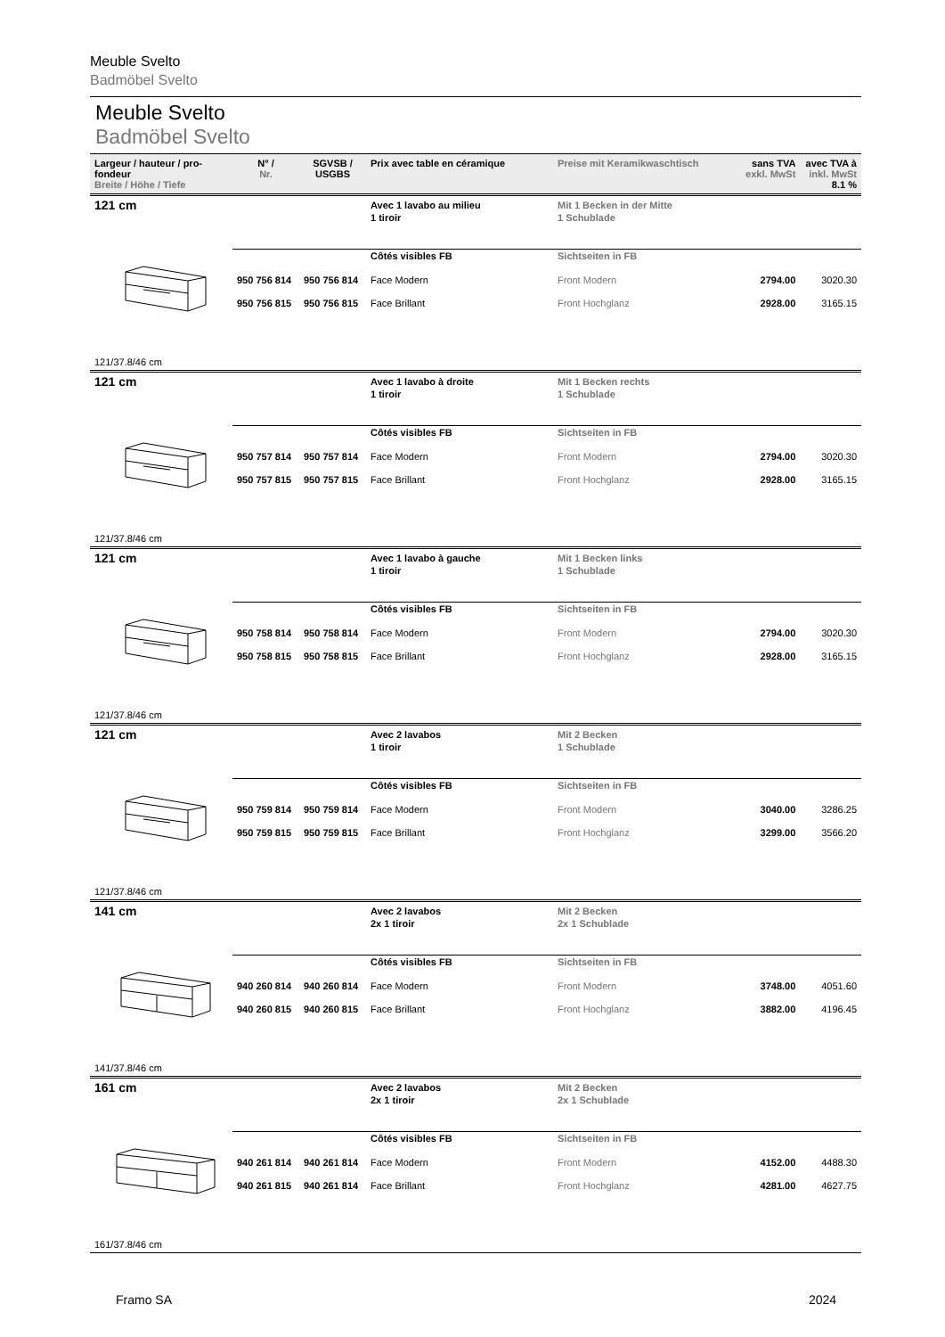Meuble Svelto
Badmöbel Svelto
Meuble Svelto
Badmöbel Svelto
| Largeur / hauteur / pro-fondeur Breite / Höhe / Tiefe | N° / Nr. | SGVSB / USGBS | Prix avec table en céramique | Preise mit Keramikwaschtisch | sans TVA exkl. MwSt | avec TVA à inkl. MwSt 8.1 % |
| --- | --- | --- | --- | --- | --- | --- |
| 121 cm | | | Avec 1 lavabo au milieu 1 tiroir | Mit 1 Becken in der Mitte 1 Schublade | | |
| | | | Côtés visibles FB | Sichtseiten in FB | | |
| | 950 756 814 | 950 756 814 | Face Modern | Front Modern | 2794.00 | 3020.30 |
| | 950 756 815 | 950 756 815 | Face Brillant | Front Hochglanz | 2928.00 | 3165.15 |
| 121/37.8/46 cm | | | | | | |
| 121 cm | | | Avec 1 lavabo à droite 1 tiroir | Mit 1 Becken rechts 1 Schublade | | |
| | | | Côtés visibles FB | Sichtseiten in FB | | |
| | 950 757 814 | 950 757 814 | Face Modern | Front Modern | 2794.00 | 3020.30 |
| | 950 757 815 | 950 757 815 | Face Brillant | Front Hochglanz | 2928.00 | 3165.15 |
| 121/37.8/46 cm | | | | | | |
| 121 cm | | | Avec 1 lavabo à gauche 1 tiroir | Mit 1 Becken links 1 Schublade | | |
| | | | Côtés visibles FB | Sichtseiten in FB | | |
| | 950 758 814 | 950 758 814 | Face Modern | Front Modern | 2794.00 | 3020.30 |
| | 950 758 815 | 950 758 815 | Face Brillant | Front Hochglanz | 2928.00 | 3165.15 |
| 121/37.8/46 cm | | | | | | |
| 121 cm | | | Avec 2 lavabos 1 tiroir | Mit 2 Becken 1 Schublade | | |
| | | | Côtés visibles FB | Sichtseiten in FB | | |
| | 950 759 814 | 950 759 814 | Face Modern | Front Modern | 3040.00 | 3286.25 |
| | 950 759 815 | 950 759 815 | Face Brillant | Front Hochglanz | 3299.00 | 3566.20 |
| 121/37.8/46 cm | | | | | | |
| 141 cm | | | Avec 2 lavabos 2x 1 tiroir | Mit 2 Becken 2x 1 Schublade | | |
| | | | Côtés visibles FB | Sichtseiten in FB | | |
| | 940 260 814 | 940 260 814 | Face Modern | Front Modern | 3748.00 | 4051.60 |
| | 940 260 815 | 940 260 815 | Face Brillant | Front Hochglanz | 3882.00 | 4196.45 |
| 141/37.8/46 cm | | | | | | |
| 161 cm | | | Avec 2 lavabos 2x 1 tiroir | Mit 2 Becken 2x 1 Schublade | | |
| | | | Côtés visibles FB | Sichtseiten in FB | | |
| | 940 261 814 | 940 261 814 | Face Modern | Front Modern | 4152.00 | 4488.30 |
| | 940 261 815 | 940 261 814 | Face Brillant | Front Hochglanz | 4281.00 | 4627.75 |
| 161/37.8/46 cm | | | | | | |
Framo SA 2024